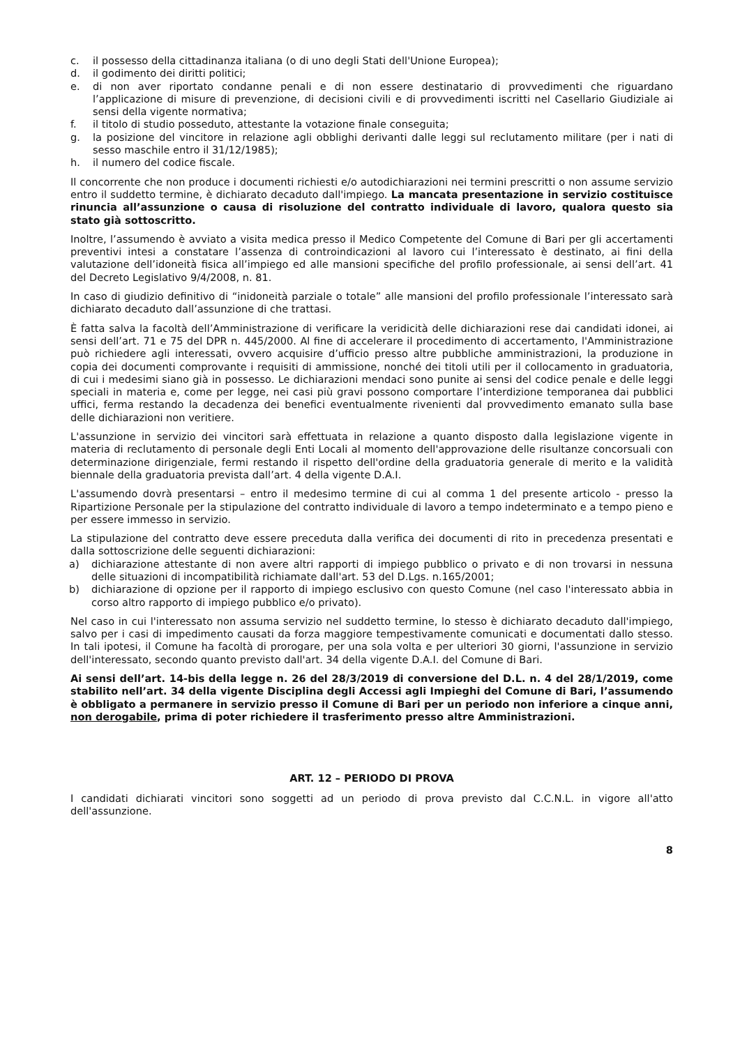c. il possesso della cittadinanza italiana (o di uno degli Stati dell'Unione Europea);
d. il godimento dei diritti politici;
e. di non aver riportato condanne penali e di non essere destinatario di provvedimenti che riguardano l’applicazione di misure di prevenzione, di decisioni civili e di provvedimenti iscritti nel Casellario Giudiziale ai sensi della vigente normativa;
f. il titolo di studio posseduto, attestante la votazione finale conseguita;
g. la posizione del vincitore in relazione agli obblighi derivanti dalle leggi sul reclutamento militare (per i nati di sesso maschile entro il 31/12/1985);
h. il numero del codice fiscale.
Il concorrente che non produce i documenti richiesti e/o autodichiarazioni nei termini prescritti o non assume servizio entro il suddetto termine, è dichiarato decaduto dall'impiego. La mancata presentazione in servizio costituisce rinuncia all’assunzione o causa di risoluzione del contratto individuale di lavoro, qualora questo sia stato già sottoscritto.
Inoltre, l’assumendo è avviato a visita medica presso il Medico Competente del Comune di Bari per gli accertamenti preventivi intesi a constatare l’assenza di controindicazioni al lavoro cui l’interessato è destinato, ai fini della valutazione dell’idoneità fisica all’impiego ed alle mansioni specifiche del profilo professionale, ai sensi dell’art. 41 del Decreto Legislativo 9/4/2008, n. 81.
In caso di giudizio definitivo di “inidoneità parziale o totale” alle mansioni del profilo professionale l’interessato sarà dichiarato decaduto dall’assunzione di che trattasi.
È fatta salva la facoltà dell’Amministrazione di verificare la veridicità delle dichiarazioni rese dai candidati idonei, ai sensi dell’art. 71 e 75 del DPR n. 445/2000. Al fine di accelerare il procedimento di accertamento, l'Amministrazione può richiedere agli interessati, ovvero acquisire d’ufficio presso altre pubbliche amministrazioni, la produzione in copia dei documenti comprovante i requisiti di ammissione, nonché dei titoli utili per il collocamento in graduatoria, di cui i medesimi siano già in possesso. Le dichiarazioni mendaci sono punite ai sensi del codice penale e delle leggi speciali in materia e, come per legge, nei casi più gravi possono comportare l’interdizione temporanea dai pubblici uffici, ferma restando la decadenza dei benefici eventualmente rivenienti dal provvedimento emanato sulla base delle dichiarazioni non veritiere.
L'assunzione in servizio dei vincitori sarà effettuata in relazione a quanto disposto dalla legislazione vigente in materia di reclutamento di personale degli Enti Locali al momento dell'approvazione delle risultanze concorsuali con determinazione dirigenziale, fermi restando il rispetto dell'ordine della graduatoria generale di merito e la validità biennale della graduatoria prevista dall’art. 4 della vigente D.A.I.
L'assumendo dovrà presentarsi – entro il medesimo termine di cui al comma 1 del presente articolo - presso la Ripartizione Personale per la stipulazione del contratto individuale di lavoro a tempo indeterminato e a tempo pieno e per essere immesso in servizio.
La stipulazione del contratto deve essere preceduta dalla verifica dei documenti di rito in precedenza presentati e dalla sottoscrizione delle seguenti dichiarazioni:
a) dichiarazione attestante di non avere altri rapporti di impiego pubblico o privato e di non trovarsi in nessuna delle situazioni di incompatibilità richiamate dall'art. 53 del D.Lgs. n.165/2001;
b) dichiarazione di opzione per il rapporto di impiego esclusivo con questo Comune (nel caso l'interessato abbia in corso altro rapporto di impiego pubblico e/o privato).
Nel caso in cui l'interessato non assuma servizio nel suddetto termine, lo stesso è dichiarato decaduto dall'impiego, salvo per i casi di impedimento causati da forza maggiore tempestivamente comunicati e documentati dallo stesso. In tali ipotesi, il Comune ha facoltà di prorogare, per una sola volta e per ulteriori 30 giorni, l'assunzione in servizio dell'interessato, secondo quanto previsto dall'art. 34 della vigente D.A.I. del Comune di Bari.
Ai sensi dell’art. 14-bis della legge n. 26 del 28/3/2019 di conversione del D.L. n. 4 del 28/1/2019, come stabilito nell’art. 34 della vigente Disciplina degli Accessi agli Impieghi del Comune di Bari, l’assumendo è obbligato a permanere in servizio presso il Comune di Bari per un periodo non inferiore a cinque anni, non derogabile, prima di poter richiedere il trasferimento presso altre Amministrazioni.
ART. 12 – PERIODO DI PROVA
I candidati dichiarati vincitori sono soggetti ad un periodo di prova previsto dal C.C.N.L. in vigore all'atto dell'assunzione.
8